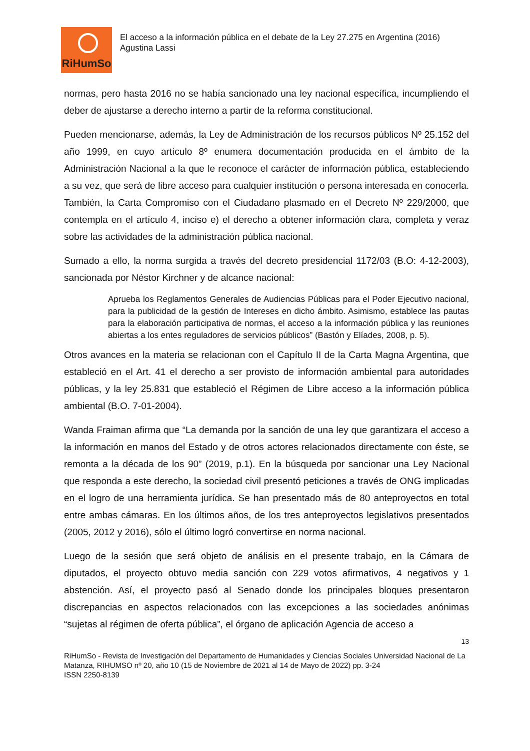RiHumSo
El acceso a la información pública en el debate de la Ley 27.275 en Argentina (2016)
Agustina Lassi
normas, pero hasta 2016 no se había sancionado una ley nacional específica, incumpliendo el deber de ajustarse a derecho interno a partir de la reforma constitucional.
Pueden mencionarse, además, la Ley de Administración de los recursos públicos Nº 25.152 del año 1999, en cuyo artículo 8º enumera documentación producida en el ámbito de la Administración Nacional a la que le reconoce el carácter de información pública, estableciendo a su vez, que será de libre acceso para cualquier institución o persona interesada en conocerla. También, la Carta Compromiso con el Ciudadano plasmado en el Decreto Nº 229/2000, que contempla en el artículo 4, inciso e) el derecho a obtener información clara, completa y veraz sobre las actividades de la administración pública nacional.
Sumado a ello, la norma surgida a través del decreto presidencial 1172/03 (B.O: 4-12-2003), sancionada por Néstor Kirchner y de alcance nacional:
Aprueba los Reglamentos Generales de Audiencias Públicas para el Poder Ejecutivo nacional, para la publicidad de la gestión de Intereses en dicho ámbito. Asimismo, establece las pautas para la elaboración participativa de normas, el acceso a la información pública y las reuniones abiertas a los entes reguladores de servicios públicos” (Bastón y Elíades, 2008, p. 5).
Otros avances en la materia se relacionan con el Capítulo II de la Carta Magna Argentina, que estableció en el Art. 41 el derecho a ser provisto de información ambiental para autoridades públicas, y la ley 25.831 que estableció el Régimen de Libre acceso a la información pública ambiental (B.O. 7-01-2004).
Wanda Fraiman afirma que “La demanda por la sanción de una ley que garantizara el acceso a la información en manos del Estado y de otros actores relacionados directamente con éste, se remonta a la década de los 90” (2019, p.1). En la búsqueda por sancionar una Ley Nacional que responda a este derecho, la sociedad civil presentó peticiones a través de ONG implicadas en el logro de una herramienta jurídica. Se han presentado más de 80 anteproyectos en total entre ambas cámaras. En los últimos años, de los tres anteproyectos legislativos presentados (2005, 2012 y 2016), sólo el último logró convertirse en norma nacional.
Luego de la sesión que será objeto de análisis en el presente trabajo, en la Cámara de diputados, el proyecto obtuvo media sanción con 229 votos afirmativos, 4 negativos y 1 abstención. Así, el proyecto pasó al Senado donde los principales bloques presentaron discrepancias en aspectos relacionados con las excepciones a las sociedades anónimas “sujetas al régimen de oferta pública”, el órgano de aplicación Agencia de acceso a
13
RiHumSo - Revista de Investigación del Departamento de Humanidades y Ciencias Sociales Universidad Nacional de La Matanza, RIHUMSO nº 20, año 10 (15 de Noviembre de 2021 al 14 de Mayo de 2022) pp. 3-24
ISSN 2250-8139